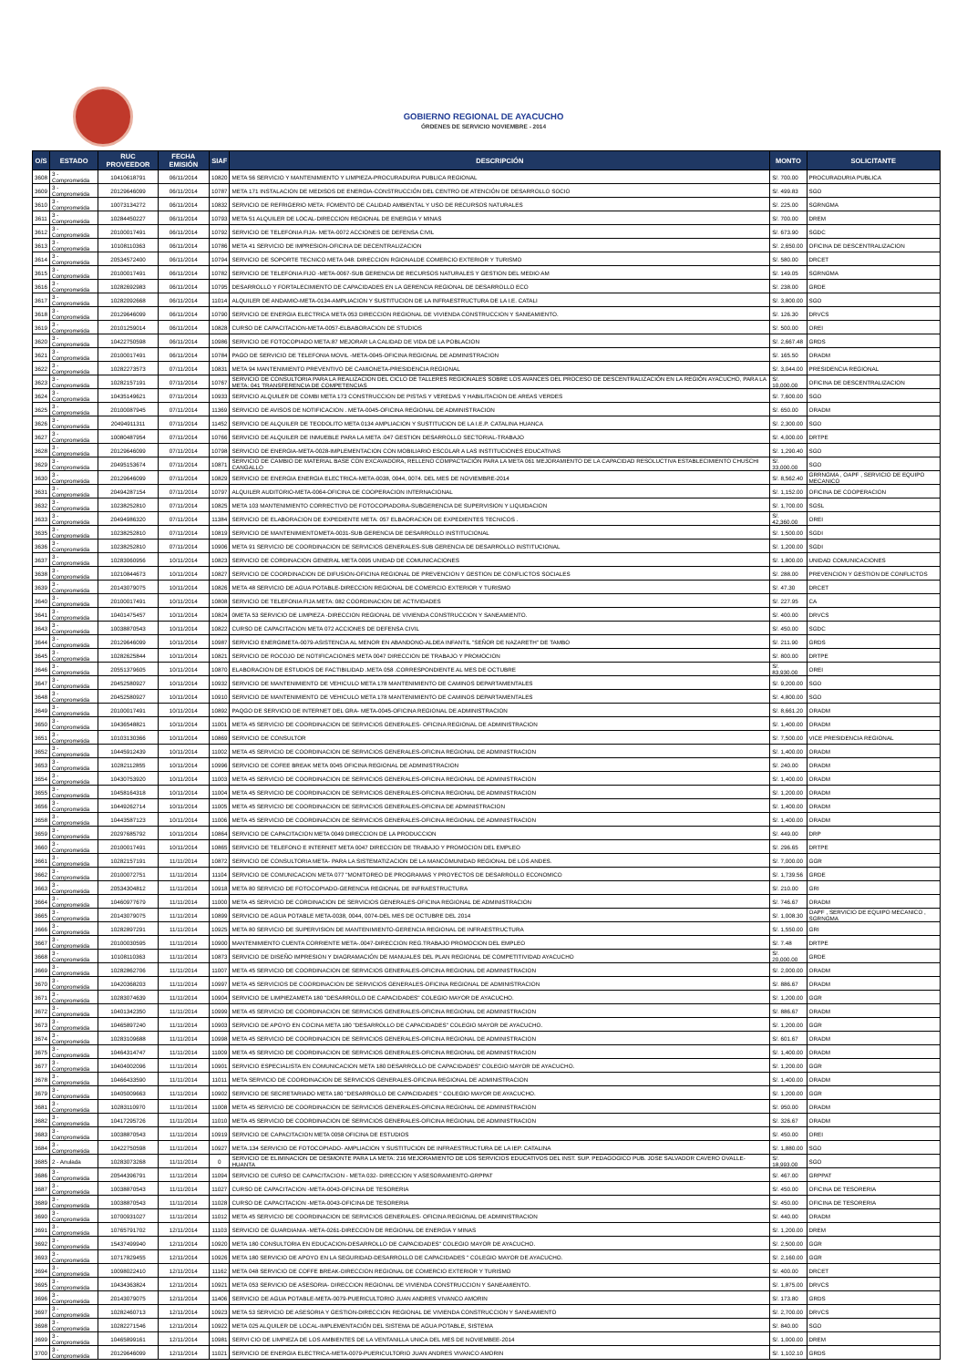GOBIERNO REGIONAL DE AYACUCHO
ÓRDENES DE SERVICIO NOVIEMBRE - 2014
| O/S | ESTADO | RUC PROVEEDOR | FECHA EMISIÓN | SIAF | DESCRIPCIÓN | MONTO | SOLICITANTE |
| --- | --- | --- | --- | --- | --- | --- | --- |
| 3608 | 3 - Comprometida | 10410618791 | 06/11/2014 | 10820 | META 56 SERVICIO Y MANTENIMIENTO Y LIMPIEZA-PROCURADURIA PUBLICA REGIONAL | S/. 700.00 | PROCURADURIA PUBLICA |
| 3609 | 3 - Comprometida | 20129646099 | 06/11/2014 | 10787 | META 171 INSTALACION DE MEDISOS DE ENERGIA-CONSTRUCCIÓN DEL CENTRO DE ATENCIÓN DE DESARROLLO SOCIO | S/. 499.83 | SGO |
| 3610 | 3 - Comprometida | 10073134272 | 06/11/2014 | 10832 | SERVICIO DE REFRIGERIO META: FOMENTO DE CALIDAD AMBIENTAL Y USO DE RECURSOS NATURALES | S/. 225.00 | SGRNGMA |
| 3611 | 3 - Comprometida | 10284450227 | 06/11/2014 | 10793 | META 51 ALQUILER DE LOCAL-DIRECCION REGIONAL DE ENERGIA Y MINAS | S/. 700.00 | DREM |
| 3612 | 3 - Comprometida | 20100017491 | 06/11/2014 | 10792 | SERVICIO DE TELEFONIA FIJA- META-0072 ACCIONES DE DEFENSA CIVIL | S/. 673.90 | SGDC |
| 3613 | 3 - Comprometida | 10108110363 | 06/11/2014 | 10786 | META 41 SERVICIO DE IMPRESION-OFICINA DE DECENTRALIZACION | S/. 2,650.00 | OFICINA DE DESCENTRALIZACION |
| 3614 | 3 - Comprometida | 20534572400 | 06/11/2014 | 10794 | SERVICIO DE SOPORTE TECNICO META 048: DIRECCION RGIONALDE COMERCIO EXTERIOR Y TURISMO | S/. 580.00 | DRCET |
| 3615 | 3 - Comprometida | 20100017491 | 06/11/2014 | 10782 | SERVICIO DE TELEFONIA FIJO -META-0067-SUB GERENCIA DE RECURSOS NATURALES Y GESTION DEL MEDIO AM | S/. 149.05 | SGRNGMA |
| 3616 | 3 - Comprometida | 10282692983 | 06/11/2014 | 10795 | DESARROLLO Y FORTALECIMIENTO DE CAPACIDADES EN LA GERENCIA REGIONAL DE DESARROLLO ECO | S/. 238.00 | GRDE |
| 3617 | 3 - Comprometida | 10282092668 | 06/11/2014 | 11014 | ALQUILER DE ANDAMIO-META-0134-AMPLIACION Y SUSTITUCION DE LA INFRAESTRUCTURA DE LA I.E. CATALI | S/. 3,800.00 | SGO |
| 3618 | 3 - Comprometida | 20129646099 | 06/11/2014 | 10790 | SERVICIO DE ENERGIA ELECTRICA META 053 DIRECCION REGIONAL DE VIVIENDA CONSTRUCCION Y SANEAMIENTO. | S/. 126.30 | DRVCS |
| 3619 | 3 - Comprometida | 20101259014 | 06/11/2014 | 10828 | CURSO DE CAPACITACION-META-0057-ELBABORACION DE STUDIOS | S/. 500.00 | OREI |
| 3620 | 3 - Comprometida | 10422750598 | 06/11/2014 | 10986 | SERVICIO DE FOTOCOPIADO META:87 MEJORAR LA CALIDAD DE VIDA DE LA POBLACION | S/. 2,667.48 | GRDS |
| 3621 | 3 - Comprometida | 20100017491 | 06/11/2014 | 10784 | PAGO DE SERVICIO DE TELEFONIA MOVIL -META-0045-OFICINA REGIONAL DE ADMINISTRACION | S/. 165.50 | ORADM |
| 3622 | 3 - Comprometida | 10282273573 | 07/11/2014 | 10831 | META 94 MANTENIMIENTO PREVENTIVO DE CAMIONETA-PRESIDENCIA REGIONAL | S/. 3,044.00 | PRESIDENCIA REGIONAL |
| 3623 | 3 - Comprometida | 10282157191 | 07/11/2014 | 10767 | SERVICIO DE CONSULTORIA PARA LA REALIZACION DEL CICLO DE TALLERES REGIONALES SOBRE LOS AVANCES DEL PROCESO DE DESCENTRALIZACIÓN EN LA REGIÓN AYACUCHO, PARA LA META: 041 TRANSFERENCIA DE COMPETENCIAS | S/. 10,000.00 | OFICINA DE DESCENTRALIZACION |
| 3624 | 3 - Comprometida | 10435149621 | 07/11/2014 | 10933 | SERVICIO ALQUILER DE COMBI META 173 CONSTRUCCION DE PISTAS Y VEREDAS Y HABILITACION DE AREAS VERDES | S/. 7,600.00 | SGO |
| 3625 | 3 - Comprometida | 20100087945 | 07/11/2014 | 11369 | SERVICIO DE AVISOS DE NOTIFICACION . META-0045-OFICINA REGIONAL DE ADMINISTRACION | S/. 650.00 | ORADM |
| 3626 | 3 - Comprometida | 20494911311 | 07/11/2014 | 11452 | SERVICIO DE ALQUILER DE TEODOLITO META 0134 AMPLIACION Y SUSTITUCION DE LA I.E.P. CATALINA HUANCA | S/. 2,300.00 | SGO |
| 3627 | 3 - Comprometida | 10080487954 | 07/11/2014 | 10766 | SERVICIO DE ALQUILER DE INMUEBLE PARA LA META :047 GESTION DESARROLLO SECTORIAL-TRABAJO | S/. 4,000.00 | DRTPE |
| 3628 | 3 - Comprometida | 20129646099 | 07/11/2014 | 10798 | SERVICIO DE ENERGIA-META-0028-IMPLEMENTACION CON MOBILIARIO ESCOLAR A LAS INSTITUCIONES EDUCATIVAS | S/. 1,290.40 | SGO |
| 3629 | 3 - Comprometida | 20495153674 | 07/11/2014 | 10871 | SERVICIO DE CAMBIO DE MATERIAL BASE CON EXCAVADORA, RELLENO COMPACTACIÓN PARA LA META 061 MEJORAMIENTO DE LA CAPACIDAD RESOLUCTIVA ESTABLECIMIENTO CHUSCHI CANGALLO | S/. 33,000.00 | SGO |
| 3630 | 3 - Comprometida | 20129646099 | 07/11/2014 | 10829 | SERVICIO DE ENERGIA ENERGIA ELECTRICA-META-0038, 0044, 0074. DEL MES DE NOVIEMBRE-2014 | S/. 8,562.40 | GRRNGMA , OAPF , SERVICIO DE EQUIPO MECANICO |
| 3631 | 3 - Comprometida | 20494287154 | 07/11/2014 | 10797 | ALQUILER AUDITORIO-META-0064-OFICINA DE COOPERACION INTERNACIONAL | S/. 1,152.00 | OFICINA DE COOPERACION |
| 3632 | 3 - Comprometida | 10238252810 | 07/11/2014 | 10825 | META 103 MANTENIMIENTO CORRECTIVO DE FOTOCOPIADORA-SUBGERENCIA DE SUPERVISION Y LIQUIDACION | S/. 1,700.00 | SGSL |
| 3633 | 3 - Comprometida | 20494986320 | 07/11/2014 | 11384 | SERVICIO DE ELABORACION DE EXPEDIENTE META: 057 ELBAORACION DE EXPEDIENTES TECNICOS . | S/. 42,360.00 | OREI |
| 3635 | 3 - Comprometida | 10238252810 | 07/11/2014 | 10819 | SERVICIO DE MANTENIMIENTOMETA-0031-SUB GERENCIA DE DESARROLLO INSTITUCIONAL | S/. 1,500.00 | SGDI |
| 3636 | 3 - Comprometida | 10238252810 | 07/11/2014 | 10906 | META 91 SERVICIO DE COORDINACION DE SERVICIOS GENERALES-SUB GERENCIA DE DESARROLLO INSTITUCIONAL | S/. 1,200.00 | SGDI |
| 3637 | 3 - Comprometida | 10283060956 | 10/11/2014 | 10823 | SERVICIO DE CORDINACION GENERAL META 0095 UNIDAD DE COMUNICACIONES | S/. 1,800.00 | UNIDAD COMUNICACIONES |
| 3638 | 3 - Comprometida | 10210844673 | 10/11/2014 | 10827 | SERVICIO DE COORDINACION DE DIFUSION-OFICINA REGIONAL DE PREVENCION Y GESTION DE CONFLICTOS SOCIALES | S/. 288.00 | PREVENCION Y GESTION DE CONFLICTOS |
| 3639 | 3 - Comprometida | 20143079075 | 10/11/2014 | 10826 | META 48 SERVICIO DE AGUA POTABLE-DIRECCION REGIONAL DE COMERCIO EXTERIOR Y TURISMO | S/. 47.30 | DRCET |
| 3640 | 3 - Comprometida | 20100017491 | 10/11/2014 | 10808 | SERVICIO DE TELEFONIA FIJA META: 082 COORDINACION DE ACTIVIDADES | S/. 227.95 | CA |
| 3641 | 3 - Comprometida | 10401475457 | 10/11/2014 | 10824 | 0META 53 SERVICIO DE LIMPIEZA -DIRECCION REGIONAL DE VIVIENDA CONSTRUCCION Y SANEAMIENTO. | S/. 400.00 | DRVCS |
| 3643 | 3 - Comprometida | 10038870543 | 10/11/2014 | 10822 | CURSO DE CAPACITACION META 072 ACCIONES DE DEFENSA CIVIL | S/. 450.00 | SGDC |
| 3644 | 3 - Comprometida | 20129646099 | 10/11/2014 | 10987 | SERVICIO ENERGIMETA-0079-ASISTENCIA AL MENOR EN ABANDONO-ALDEA INFANTIL "SEÑOR DE NAZARETH" DE TAMBO | S/. 211.90 | GRDS |
| 3645 | 3 - Comprometida | 10282625844 | 10/11/2014 | 10821 | SERVICIO DE ROCOJO DE NOTIFICACIONES META 0047 DIRECCION DE TRABAJO Y PROMOCION | S/. 800.00 | DRTPE |
| 3646 | 3 - Comprometida | 20551379605 | 10/11/2014 | 10870 | ELABORACION DE ESTUDIOS DE FACTIBILIDAD .META 058 .CORRESPONDIENTE AL MES DE OCTUBRE | S/. 83,930.00 | OREI |
| 3647 | 3 - Comprometida | 20452580927 | 10/11/2014 | 10932 | SERVICIO DE MANTENIMIENTO DE VEHICULO META 178 MANTENIMIENTO DE CAMINOS DEPARTAMENTALES | S/. 9,200.00 | SGO |
| 3648 | 3 - Comprometida | 20452580927 | 10/11/2014 | 10910 | SERVICIO DE MANTENIMIENTO DE VEHICULO META 178 MANTENIMIENTO DE CAMINOS DEPARTAMENTALES | S/. 4,800.00 | SGO |
| 3649 | 3 - Comprometida | 20100017491 | 10/11/2014 | 10892 | PAQGO DE SERVICIO DE INTERNET DEL GRA- META-0045-OFICINA REGIONAL DE ADMINISTRACION | S/. 8,661.20 | ORADM |
| 3650 | 3 - Comprometida | 10436548821 | 10/11/2014 | 11001 | META 45 SERVICIO DE COORDINACION DE SERVICIOS GENERALES- OFICINA REGIONAL DE ADMINISTRACION | S/. 1,400.00 | ORADM |
| 3651 | 3 - Comprometida | 10103130366 | 10/11/2014 | 10869 | SERVICIO DE CONSULTOR | S/. 7,500.00 | VICE PRESIDENCIA REGIONAL |
| 3652 | 3 - Comprometida | 10445912439 | 10/11/2014 | 11002 | META 45 SERVICIO DE COORDINACION DE SERVICIOS GENERALES-OFICINA REGIONAL DE ADMINISTRACION | S/. 1,400.00 | ORADM |
| 3653 | 3 - Comprometida | 10282112855 | 10/11/2014 | 10996 | SERVICIO DE COFEE BREAK META 0045 OFICINA REGIONAL DE ADMINISTRACION | S/. 240.00 | ORADM |
| 3654 | 3 - Comprometida | 10430753920 | 10/11/2014 | 11003 | META 45 SERVICIO DE COORDINACION DE SERVICIOS GENERALES-OFICINA REGIONAL DE ADMINISTRACION | S/. 1,400.00 | ORADM |
| 3655 | 3 - Comprometida | 10458164318 | 10/11/2014 | 11004 | META 45 SERVICIO DE COORDINACION DE SERVICIOS GENERALES-OFICINA REGIONAL DE ADMINISTRACION | S/. 1,200.00 | ORADM |
| 3656 | 3 - Comprometida | 10449262714 | 10/11/2014 | 11005 | META 45 SERVICIO DE COORDINACION DE SERVICIOS GENERALES-OFICINA DE ADMINISTRACION | S/. 1,400.00 | ORADM |
| 3658 | 3 - Comprometida | 10443587123 | 10/11/2014 | 11006 | META 45 SERVICIO DE COORDINACION DE SERVICIOS GENERALES-OFICINA REGIONAL DE ADMINISTRACION | S/. 1,400.00 | ORADM |
| 3659 | 3 - Comprometida | 20297685792 | 10/11/2014 | 10864 | SERVICIO DE CAPACITACION META 0049 DIRECCION DE LA PRODUCCION | S/. 449.00 | DRP |
| 3660 | 3 - Comprometida | 20100017491 | 10/11/2014 | 10865 | SERVICIO DE TELEFONO E INTERNET META 0047 DIRECCION DE TRABAJO Y PROMOCION DEL EMPLEO | S/. 296.65 | DRTPE |
| 3661 | 3 - Comprometida | 10282157191 | 11/11/2014 | 10872 | SERVICIO DE CONSULTORIA META- PARA LA SISTEMATIZACION DE LA MANCOMUNIDAD REGIONAL DE LOS ANDES. | S/. 7,000.00 | GGR |
| 3662 | 3 - Comprometida | 20100072751 | 11/11/2014 | 11104 | SERVICIO DE COMUNICACION META 077 "MONITOREO DE PROGRAMAS Y PROYECTOS DE DESARROLLO ECONOMICO | S/. 1,739.56 | GRDE |
| 3663 | 3 - Comprometida | 20534304812 | 11/11/2014 | 10918 | META 80 SERVICIO DE FOTOCOPIADO-GERENCIA REGIONAL DE INFRAESTRUCTURA | S/. 210.00 | GRI |
| 3664 | 3 - Comprometida | 10460977679 | 11/11/2014 | 11000 | META 45 SERVICIO DE CORDINACION DE SERVICIOS GENERALES-OFICINA REGIONAL DE ADMINISTRACION | S/. 746.67 | ORADM |
| 3665 | 3 - Comprometida | 20143079075 | 11/11/2014 | 10899 | SERVICIO DE AGUA POTABLE META-0038, 0044, 0074-DEL MES DE OCTUBRE DEL 2014 | S/. 1,008.30 | OAPF , SERVICIO DE EQUIPO MECANICO , SGRNGMA |
| 3666 | 3 - Comprometida | 10282897291 | 11/11/2014 | 10925 | META 80 SERVICIO DE SUPERVISION DE MANTENIMIENTO-GERENCIA REGIONAL DE INFRAESTRUCTURA | S/. 1,550.00 | GRI |
| 3667 | 3 - Comprometida | 20100030595 | 11/11/2014 | 10900 | MANTENIMIENTO CUENTA CORRIENTE META-.0047-DIRECCION REG.TRABAJO PROMOCION DEL EMPLEO | S/. 7.48 | DRTPE |
| 3668 | 3 - Comprometida | 10108110363 | 11/11/2014 | 10873 | SERVICIO DE DISEÑO IMPRESION Y DIAGRAMACIÓN DE MANUALES DEL PLAN REGIONAL DE COMPETITIVIDAD AYACUCHO | S/. 20,000.00 | GRDE |
| 3669 | 3 - Comprometida | 10282862706 | 11/11/2014 | 11007 | META 45 SERVICIO DE COORDINACION DE SERVICIOS GENERALES-OFICINA REGIONAL DE ADMINISTRACION | S/. 2,000.00 | ORADM |
| 3670 | 3 - Comprometida | 10420368203 | 11/11/2014 | 10997 | META 45 SERVICIOS DE COORDINACION DE SERVICIOS GENERALES-OFICINA REGIONAL DE ADMINISTRACION | S/. 886.67 | ORADM |
| 3671 | 3 - Comprometida | 10283074639 | 11/11/2014 | 10904 | SERVICIO DE LIMPIEZAMETA 180 "DESARROLLO DE CAPACIDADES" COLEGIO MAYOR DE AYACUCHO. | S/. 1,200.00 | GGR |
| 3672 | 3 - Comprometida | 10401342350 | 11/11/2014 | 10999 | META 45 SERVICIO DE COORDINACION DE SERVICIOS GENERALES-OFICINA REGIONAL DE ADMINISTRACION | S/. 886.67 | ORADM |
| 3673 | 3 - Comprometida | 10465897240 | 11/11/2014 | 10903 | SERVICIO DE APOYO EN COCINA META 180 "DESARROLLO DE CAPACIDADES" COLEGIO MAYOR DE AYACUCHO. | S/. 1,200.00 | GGR |
| 3674 | 3 - Comprometida | 10283109688 | 11/11/2014 | 10998 | META 45 SERVICIO DE COORDINACION DE SERVICIOS GENERALES-OFICINA REGIONAL DE ADMINISTRACION | S/. 601.67 | ORADM |
| 3675 | 3 - Comprometida | 10464314747 | 11/11/2014 | 11009 | META 45 SERVICIO DE COORDINACION DE SERVICIOS GENERALES-OFICINA REGIONAL DE ADMINISTRACION | S/. 1,400.00 | ORADM |
| 3677 | 3 - Comprometida | 10404002096 | 11/11/2014 | 10901 | SERVICIO ESPECIALISTA EN COMUNICACION META 180 DESARROLLO DE CAPACIDADES" COLEGIO MAYOR DE AYACUCHO. | S/. 1,200.00 | GGR |
| 3678 | 3 - Comprometida | 10466433590 | 11/11/2014 | 11011 | META SERVICIO DE COORDINACION DE SERVICIOS GENERALES-OFICINA REGIONAL DE ADMINISTRACION | S/. 1,400.00 | ORADM |
| 3679 | 3 - Comprometida | 10405009663 | 11/11/2014 | 10902 | SERVICIO DE SECRETARIADO META 180 "DESARROLLO DE CAPACIDADES " COLEGIO MAYOR DE AYACUCHO. | S/. 1,200.00 | GGR |
| 3681 | 3 - Comprometida | 10283110970 | 11/11/2014 | 11008 | META 45 SERVICIO DE COORDINACION DE SERVICIOS GENERALES-OFICINA REGIONAL DE ADMINISTRACION | S/. 950.00 | ORADM |
| 3682 | 3 - Comprometida | 10417295726 | 11/11/2014 | 11010 | META 45 SERVICIO DE COORDINACION DE SERVICIOS GENERALES-OFICINA REGIONAL DE ADMINISTRACION | S/. 326.67 | ORADM |
| 3683 | 3 - Comprometida | 10038870543 | 11/11/2014 | 10919 | SERVICIO DE CAPACITACION META 0058 OFICINA DE ESTUDIOS | S/. 450.00 | OREI |
| 3684 | 3 - Comprometida | 10422750598 | 11/11/2014 | 10927 | META.134 SERVICIO DE FOTOCOPIADO- AMPLIACION Y SUSTITUCION DE INFRAESTRUCTURA DE LA IEP. CATALINA | S/. 1,880.00 | SGO |
| 3685 | 2 - Anulada | 10283073268 | 11/11/2014 | 0 | SERVICIO DE ELIMINACION DE DESMONTE PARA LA META: 216 MEJORAMIENTO DE LOS SERVICIOS EDUCATIVOS DEL INST. SUP. PEDAGOGICO PUB. JOSE SALVADOR CAVERO OVALLE-HUANTA | S/. 18,993.00 | SGO |
| 3686 | 3 - Comprometida | 20544396791 | 11/11/2014 | 11094 | SERVICIO DE CURSO DE CAPACITACION - META 032- DIRECCION Y ASESORAMIENTO-GRPPAT | S/. 467.00 | GRPPAT |
| 3687 | 3 - Comprometida | 10038870543 | 11/11/2014 | 11027 | CURSO DE CAPACITACION -META-0043-OFICINA DE TESORERIA | S/. 450.00 | OFICINA DE TESORERIA |
| 3689 | 3 - Comprometida | 10038870543 | 11/11/2014 | 11028 | CURSO DE CAPACITACION -META-0043-OFICINA DE TESORERIA | S/. 450.00 | OFICINA DE TESORERIA |
| 3690 | 3 - Comprometida | 10700931027 | 11/11/2014 | 11012 | META 45 SERVICIO DE COORDINACION DE SERVICIOS GENERALES- OFICINA REGIONAL DE ADMINISTRACION | S/. 440.00 | ORADM |
| 3691 | 3 - Comprometida | 10765791702 | 12/11/2014 | 11103 | SERVICIO DE GUARDIANIA -META-0261-DIRECCION DE REGIONAL DE ENERGIA Y MINAS | S/. 1,200.00 | DREM |
| 3692 | 3 - Comprometida | 15437499940 | 12/11/2014 | 10920 | META 180 CONSULTORIA EN EDUCACION-DESARROLLO DE CAPACIDADES" COLEGIO MAYOR DE AYACUCHO. | S/. 2,500.00 | GGR |
| 3693 | 3 - Comprometida | 10717829455 | 12/11/2014 | 10926 | META 180 SERVICIO DE APOYO EN LA SEGURIDAD-DESARROLLO DE CAPACIDADES " COLEGIO MAYOR DE AYACUCHO. | S/. 2,160.00 | GGR |
| 3694 | 3 - Comprometida | 10098022410 | 12/11/2014 | 11162 | META 048 SERVICIO DE COFFE BREAK-DIRECCION REGIONAL DE COMERCIO EXTERIOR Y TURISMO | S/. 400.00 | DRCET |
| 3695 | 3 - Comprometida | 10434363824 | 12/11/2014 | 10921 | META 053 SERVICIO DE ASESORIA- DIRECCION REGIONAL DE VIVIENDA CONSTRUCCION Y SANEAMIENTO. | S/. 1,875.00 | DRVCS |
| 3696 | 3 - Comprometida | 20143079075 | 12/11/2014 | 11406 | SERVICIO DE AGUA POTABLE-META-0079-PUERICULTORIO JUAN ANDRES VIVANCO AMORIN | S/. 173.80 | GRDS |
| 3697 | 3 - Comprometida | 10282460713 | 12/11/2014 | 10923 | META 53 SERVICIO DE ASESORIA Y GESTION-DIRECCION REGIONAL DE VIVIENDA CONSTRUCCION Y SANEAMIENTO | S/. 2,700.00 | DRVCS |
| 3698 | 3 - Comprometida | 10282271546 | 12/11/2014 | 10922 | META 025 ALQUILER DE LOCAL-IMPLEMENTACIÓN DEL SISTEMA DE AGUA POTABLE, SISTEMA | S/. 840.00 | SGO |
| 3699 | 3 - Comprometida | 10465899161 | 12/11/2014 | 10981 | SERVI CIO DE LIMPIEZA DE LOS AMBIENTES DE LA VENTANILLA UNICA DEL MES DE NOVIEMBEE-2014 | S/. 1,000.00 | DREM |
| 3700 | 3 - Comprometida | 20129646099 | 12/11/2014 | 11021 | SERVICIO DE ENERGIA ELECTRICA-META-0079-PUERICULTORIO JUAN ANDRES VIVANCO AMORIN | S/. 1,102.10 | GRDS |